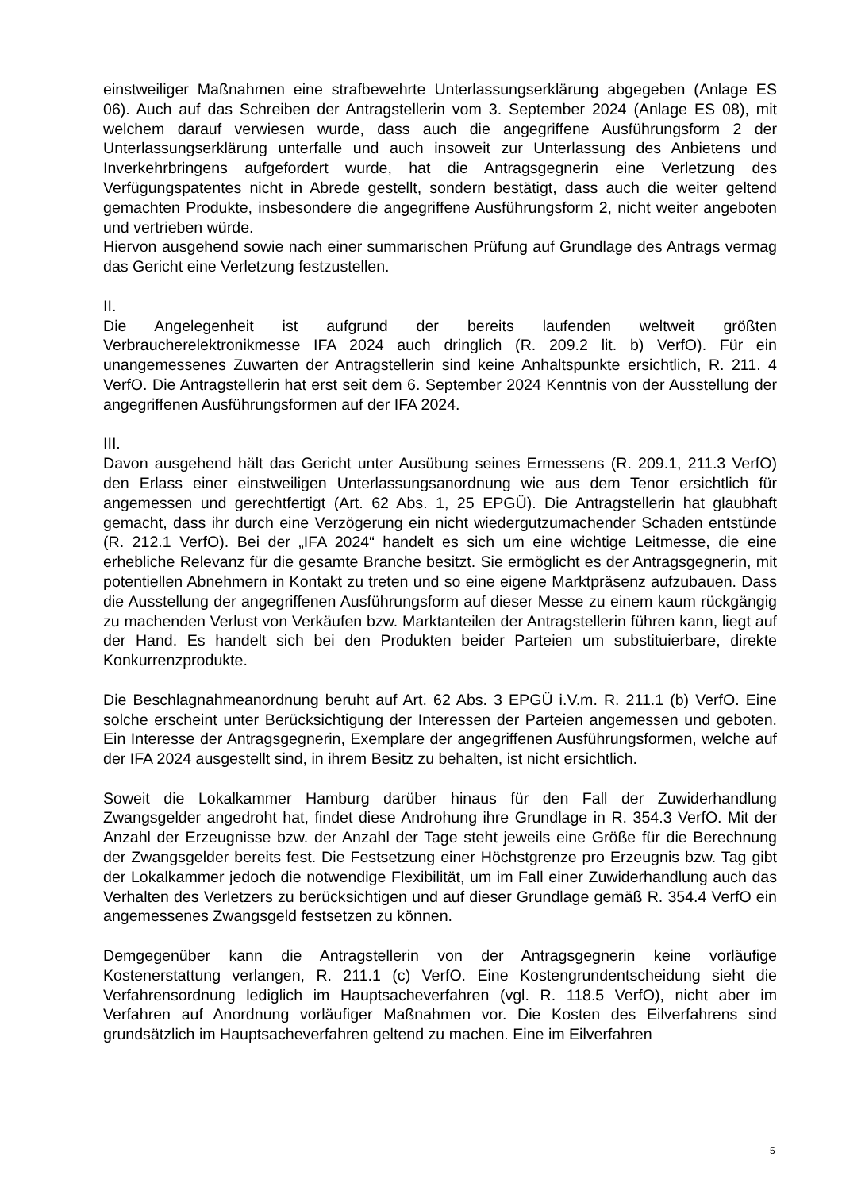einstweiliger Maßnahmen eine strafbewehrte Unterlassungserklärung abgegeben (Anlage ES 06). Auch auf das Schreiben der Antragstellerin vom 3. September 2024 (Anlage ES 08), mit welchem darauf verwiesen wurde, dass auch die angegriffene Ausführungsform 2 der Unterlassungserklärung unterfalle und auch insoweit zur Unterlassung des Anbietens und Inverkehrbringens aufgefordert wurde, hat die Antragsgegnerin eine Verletzung des Verfügungspatentes nicht in Abrede gestellt, sondern bestätigt, dass auch die weiter geltend gemachten Produkte, insbesondere die angegriffene Ausführungsform 2, nicht weiter angeboten und vertrieben würde.
Hiervon ausgehend sowie nach einer summarischen Prüfung auf Grundlage des Antrags vermag das Gericht eine Verletzung festzustellen.
II.
Die Angelegenheit ist aufgrund der bereits laufenden weltweit größten Verbraucherelektronikmesse IFA 2024 auch dringlich (R. 209.2 lit. b) VerfO). Für ein unangemessenes Zuwarten der Antragstellerin sind keine Anhaltspunkte ersichtlich, R. 211. 4 VerfO. Die Antragstellerin hat erst seit dem 6. September 2024 Kenntnis von der Ausstellung der angegriffenen Ausführungsformen auf der IFA 2024.
III.
Davon ausgehend hält das Gericht unter Ausübung seines Ermessens (R. 209.1, 211.3 VerfO) den Erlass einer einstweiligen Unterlassungsanordnung wie aus dem Tenor ersichtlich für angemessen und gerechtfertigt (Art. 62 Abs. 1, 25 EPGÜ). Die Antragstellerin hat glaubhaft gemacht, dass ihr durch eine Verzögerung ein nicht wiedergutzumachender Schaden entstünde (R. 212.1 VerfO). Bei der „IFA 2024“ handelt es sich um eine wichtige Leitmesse, die eine erhebliche Relevanz für die gesamte Branche besitzt. Sie ermöglicht es der Antragsgegnerin, mit potentiellen Abnehmern in Kontakt zu treten und so eine eigene Marktpräsenz aufzubauen. Dass die Ausstellung der angegriffenen Ausführungsform auf dieser Messe zu einem kaum rückgängig zu machenden Verlust von Verkäufen bzw. Marktanteilen der Antragstellerin führen kann, liegt auf der Hand. Es handelt sich bei den Produkten beider Parteien um substituierbare, direkte Konkurrenzprodukte.
Die Beschlagnahmeanordnung beruht auf Art. 62 Abs. 3 EPGÜ i.V.m. R. 211.1 (b) VerfO. Eine solche erscheint unter Berücksichtigung der Interessen der Parteien angemessen und geboten. Ein Interesse der Antragsgegnerin, Exemplare der angegriffenen Ausführungsformen, welche auf der IFA 2024 ausgestellt sind, in ihrem Besitz zu behalten, ist nicht ersichtlich.
Soweit die Lokalkammer Hamburg darüber hinaus für den Fall der Zuwiderhandlung Zwangsgelder angedroht hat, findet diese Androhung ihre Grundlage in R. 354.3 VerfO. Mit der Anzahl der Erzeugnisse bzw. der Anzahl der Tage steht jeweils eine Größe für die Berechnung der Zwangsgelder bereits fest. Die Festsetzung einer Höchstgrenze pro Erzeugnis bzw. Tag gibt der Lokalkammer jedoch die notwendige Flexibilität, um im Fall einer Zuwiderhandlung auch das Verhalten des Verletzers zu berücksichtigen und auf dieser Grundlage gemäß R. 354.4 VerfO ein angemessenes Zwangsgeld festsetzen zu können.
Demgegenüber kann die Antragstellerin von der Antragsgegnerin keine vorläufige Kostenerstattung verlangen, R. 211.1 (c) VerfO. Eine Kostengrundentscheidung sieht die Verfahrensordnung lediglich im Hauptsacheverfahren (vgl. R. 118.5 VerfO), nicht aber im Verfahren auf Anordnung vorläufiger Maßnahmen vor. Die Kosten des Eilverfahrens sind grundsätzlich im Hauptsacheverfahren geltend zu machen. Eine im Eilverfahren
5